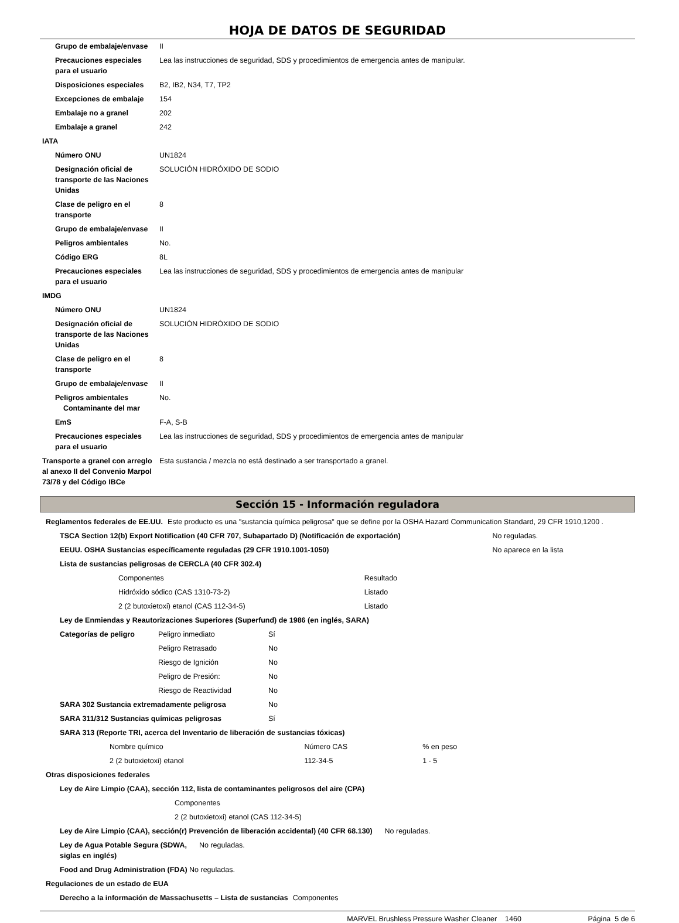HOJA DE DATOS DE SEGURIDAD
| Grupo de embalaje/envase | II |
| Precauciones especiales para el usuario | Lea las instrucciones de seguridad, SDS y procedimientos de emergencia antes de manipular. |
| Disposiciones especiales | B2, IB2, N34, T7, TP2 |
| Excepciones de embalaje | 154 |
| Embalaje no a granel | 202 |
| Embalaje a granel | 242 |
| IATA | |
| Número ONU | UN1824 |
| Designación oficial de transporte de las Naciones Unidas | SOLUCIÓN HIDRÓXIDO DE SODIO |
| Clase de peligro en el transporte | 8 |
| Grupo de embalaje/envase | II |
| Peligros ambientales | No. |
| Código ERG | 8L |
| Precauciones especiales para el usuario | Lea las instrucciones de seguridad, SDS y procedimientos de emergencia antes de manipular |
| IMDG | |
| Número ONU | UN1824 |
| Designación oficial de transporte de las Naciones Unidas | SOLUCIÓN HIDRÓXIDO DE SODIO |
| Clase de peligro en el transporte | 8 |
| Grupo de embalaje/envase | II |
| Peligros ambientales Contaminante del mar | No. |
| EmS | F-A, S-B |
| Precauciones especiales para el usuario | Lea las instrucciones de seguridad, SDS y procedimientos de emergencia antes de manipular |
| Transporte a granel con arreglo al anexo II del Convenio Marpol 73/78 y del Código IBCe | Esta sustancia / mezcla no está destinado a ser transportado a granel. |
Sección 15 - Información reguladora
| Reglamentos federales de EE.UU. | Este producto es una "sustancia química peligrosa" que se define por la OSHA Hazard Communication Standard, 29 CFR 1910,1200 . |
| TSCA Section 12(b) Export Notification (40 CFR 707, Subapartado D) (Notificación de exportación) | No reguladas. |
| EEUU. OSHA Sustancias específicamente reguladas (29 CFR 1910.1001-1050) | No aparece en la lista |
| Lista de sustancias peligrosas de CERCLA (40 CFR 302.4) | |
| Componentes | Resultado |
| Hidróxido sódico (CAS 1310-73-2) | Listado |
| 2 (2 butoxietoxi) etanol (CAS 112-34-5) | Listado |
| Ley de Enmiendas y Reautorizaciones Superiores (Superfund) de 1986 (en inglés, SARA) | | |
| Categorías de peligro | Peligro inmediato | Sí |
| | Peligro Retrasado | No |
| | Riesgo de Ignición | No |
| | Peligro de Presión: | No |
| | Riesgo de Reactividad | No |
| SARA 302 Sustancia extremadamente peligrosa | | No |
| SARA 311/312 Sustancias químicas peligrosas | | Sí |
| SARA 313 (Reporte TRI, acerca del Inventario de liberación de sustancias tóxicas) | | |
| Nombre químico | Número CAS | % en peso |
| 2 (2 butoxietoxi) etanol | 112-34-5 | 1 - 5 |
| Otras disposiciones federales |
| Ley de Aire Limpio (CAA), sección 112, lista de contaminantes peligrosos del aire (CPA) |
| Componentes |
| 2 (2 butoxietoxi) etanol (CAS 112-34-5) |
| Ley de Aire Limpio (CAA), sección(r) Prevención de liberación accidental) (40 CFR 68.130) No reguladas. |
| Ley de Agua Potable Segura (SDWA, siglas en inglés) | No reguladas. |
| Food and Drug Administration (FDA) No reguladas. | |
| Regulaciones de un estado de EUA |
| Derecho a la información de Massachusetts – Lista de sustancias | Componentes |
MARVEL Brushless Pressure Washer Cleaner 1460 Página 5 de 6